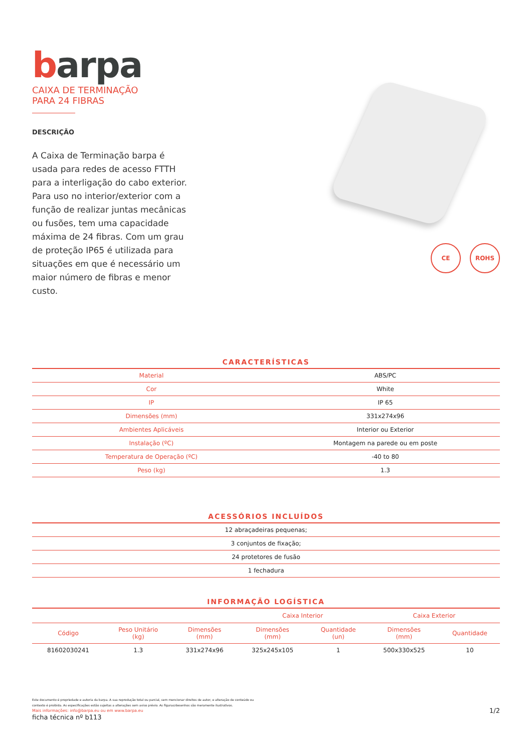barpa
CAIXA DE TERMINAÇÃO
PARA 24 FIBRAS
DESCRIÇÃO
A Caixa de Terminação barpa é usada para redes de acesso FTTH para a interligação do cabo exterior. Para uso no interior/exterior com a função de realizar juntas mecânicas ou fusões, tem uma capacidade máxima de 24 fibras. Com um grau de proteção IP65 é utilizada para situações em que é necessário um maior número de fibras e menor custo.
CE ROHS
CARACTERÍSTICAS
| Material | ABS/PC |
| Cor | White |
| IP | IP 65 |
| Dimensões (mm) | 331x274x96 |
| Ambientes Aplicáveis | Interior ou Exterior |
| Instalação (ºC) | Montagem na parede ou em poste |
| Temperatura de Operação (ºC) | -40 to 80 |
| Peso (kg) | 1.3 |
ACESSÓRIOS INCLUÍDOS
| 12 abraçadeiras pequenas; |
| 3 conjuntos de fixação; |
| 24 protetores de fusão |
| 1 fechadura |
INFORMAÇÃO LOGÍSTICA
| | | | Caixa Interior | | Caixa Exterior | |
| --- | --- | --- | --- | --- | --- | --- |
| Código | Peso Unitário (kg) | Dimensões (mm) | Dimensões (mm) | Quantidade (un) | Dimensões (mm) | Quantidade |
| 81602030241 | 1.3 | 331x274x96 | 325x245x105 | 1 | 500x330x525 | 10 |
Este documento é propriedade e autoria da barpa. A sua reprodução total ou parcial, sem mencionar direitos de autor, e alteração de conteúdo ou contexto é proibida. As especificações estão sujeitas a alterações sem aviso prévio. As figuras/desenhos são meramente ilustrativos.
Mais informações: info@barpa.eu ou em www.barpa.eu 1/2
ficha técnica nº b113